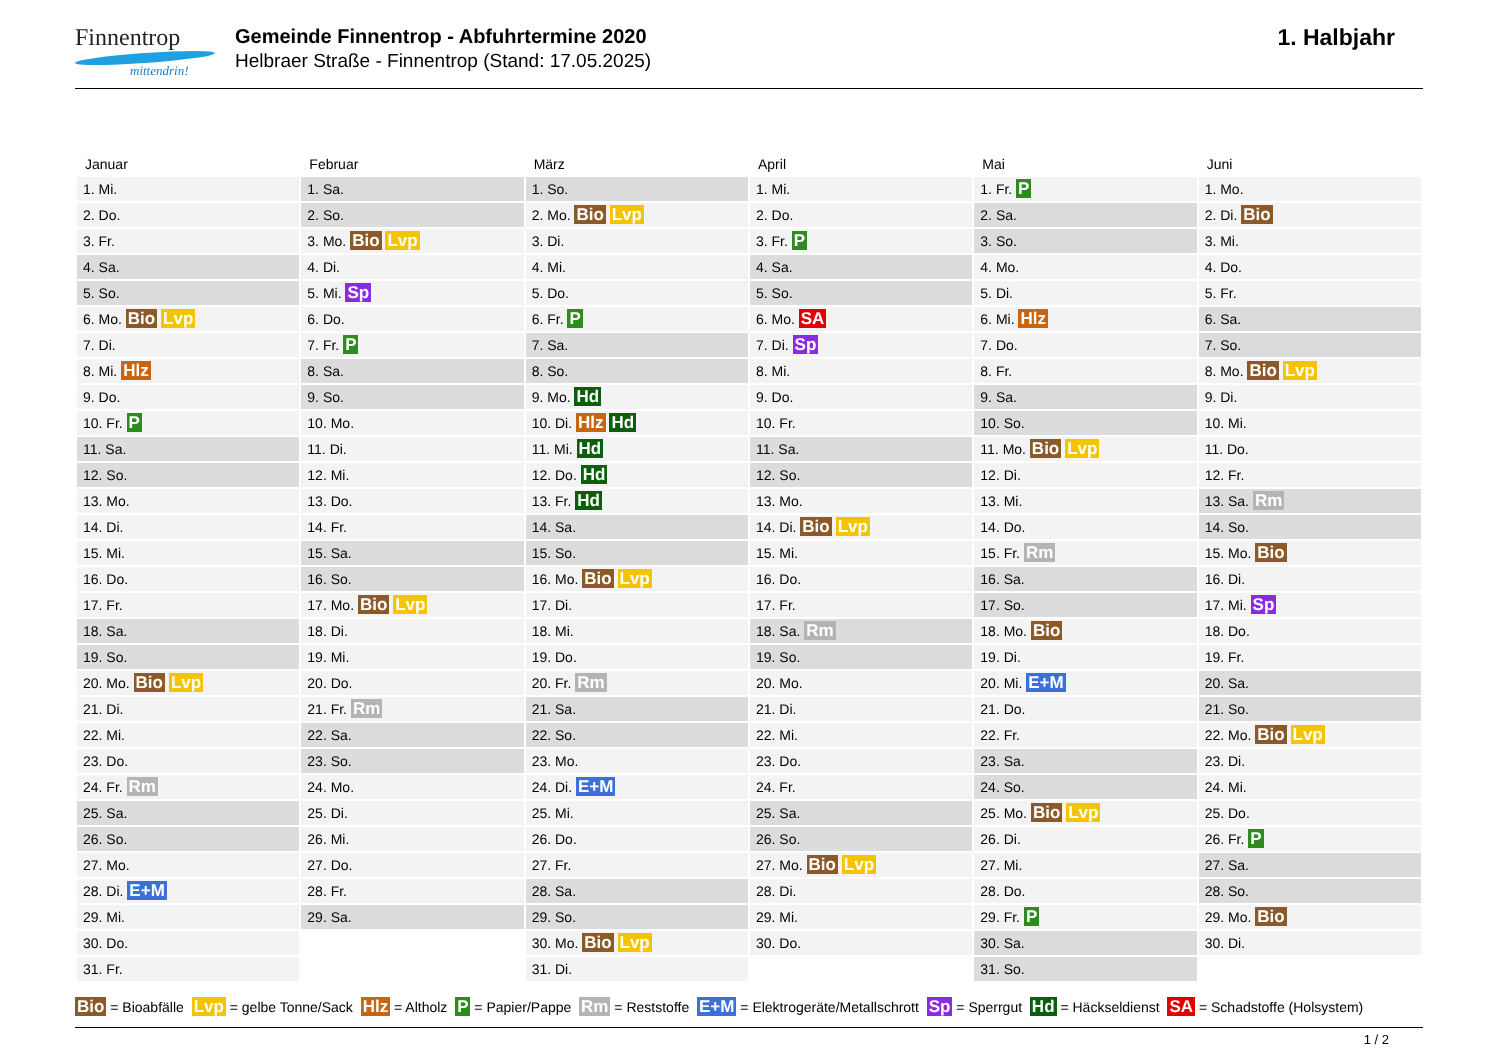Finnentrop
mittendrin!
Gemeinde Finnentrop - Abfuhrtermine 2020
Helbraer Straße - Finnentrop (Stand: 17.05.2025)
1. Halbjahr
| Januar | Februar | März | April | Mai | Juni |
| --- | --- | --- | --- | --- | --- |
| 1. Mi. | 1. Sa. | 1. So. | 1. Mi. | 1. Fr. P | 1. Mo. |
| 2. Do. | 2. So. | 2. Mo. Bio Lvp | 2. Do. | 2. Sa. | 2. Di. Bio |
| 3. Fr. | 3. Mo. Bio Lvp | 3. Di. | 3. Fr. P | 3. So. | 3. Mi. |
| 4. Sa. | 4. Di. | 4. Mi. | 4. Sa. | 4. Mo. | 4. Do. |
| 5. So. | 5. Mi. Sp | 5. Do. | 5. So. | 5. Di. | 5. Fr. |
| 6. Mo. Bio Lvp | 6. Do. | 6. Fr. P | 6. Mo. SA | 6. Mi. Hlz | 6. Sa. |
| 7. Di. | 7. Fr. P | 7. Sa. | 7. Di. Sp | 7. Do. | 7. So. |
| 8. Mi. Hlz | 8. Sa. | 8. So. | 8. Mi. | 8. Fr. | 8. Mo. Bio Lvp |
| 9. Do. | 9. So. | 9. Mo. Hd | 9. Do. | 9. Sa. | 9. Di. |
| 10. Fr. P | 10. Mo. | 10. Di. Hlz Hd | 10. Fr. | 10. So. | 10. Mi. |
| 11. Sa. | 11. Di. | 11. Mi. Hd | 11. Sa. | 11. Mo. Bio Lvp | 11. Do. |
| 12. So. | 12. Mi. | 12. Do. Hd | 12. So. | 12. Di. | 12. Fr. |
| 13. Mo. | 13. Do. | 13. Fr. Hd | 13. Mo. | 13. Mi. | 13. Sa. Rm |
| 14. Di. | 14. Fr. | 14. Sa. | 14. Di. Bio Lvp | 14. Do. | 14. So. |
| 15. Mi. | 15. Sa. | 15. So. | 15. Mi. | 15. Fr. Rm | 15. Mo. Bio |
| 16. Do. | 16. So. | 16. Mo. Bio Lvp | 16. Do. | 16. Sa. | 16. Di. |
| 17. Fr. | 17. Mo. Bio Lvp | 17. Di. | 17. Fr. | 17. So. | 17. Mi. Sp |
| 18. Sa. | 18. Di. | 18. Mi. | 18. Sa. Rm | 18. Mo. Bio | 18. Do. |
| 19. So. | 19. Mi. | 19. Do. | 19. So. | 19. Di. | 19. Fr. |
| 20. Mo. Bio Lvp | 20. Do. | 20. Fr. Rm | 20. Mo. | 20. Mi. E+M | 20. Sa. |
| 21. Di. | 21. Fr. Rm | 21. Sa. | 21. Di. | 21. Do. | 21. So. |
| 22. Mi. | 22. Sa. | 22. So. | 22. Mi. | 22. Fr. | 22. Mo. Bio Lvp |
| 23. Do. | 23. So. | 23. Mo. | 23. Do. | 23. Sa. | 23. Di. |
| 24. Fr. Rm | 24. Mo. | 24. Di. E+M | 24. Fr. | 24. So. | 24. Mi. |
| 25. Sa. | 25. Di. | 25. Mi. | 25. Sa. | 25. Mo. Bio Lvp | 25. Do. |
| 26. So. | 26. Mi. | 26. Do. | 26. So. | 26. Di. | 26. Fr. P |
| 27. Mo. | 27. Do. | 27. Fr. | 27. Mo. Bio Lvp | 27. Mi. | 27. Sa. |
| 28. Di. E+M | 28. Fr. | 28. Sa. | 28. Di. | 28. Do. | 28. So. |
| 29. Mi. | 29. Sa. | 29. So. | 29. Mi. | 29. Fr. P | 29. Mo. Bio |
| 30. Do. | | 30. Mo. Bio Lvp | 30. Do. | 30. Sa. | 30. Di. |
| 31. Fr. | | 31. Di. | | 31. So. | |
Bio = Bioabfälle Lvp = gelbe Tonne/Sack Hlz = Altholz P = Papier/Pappe Rm = Reststoffe E+M = Elektrogeräte/Metallschrott Sp = Sperrgut Hd = Häckseldienst SA = Schadstoffe (Holsystem)
1 / 2